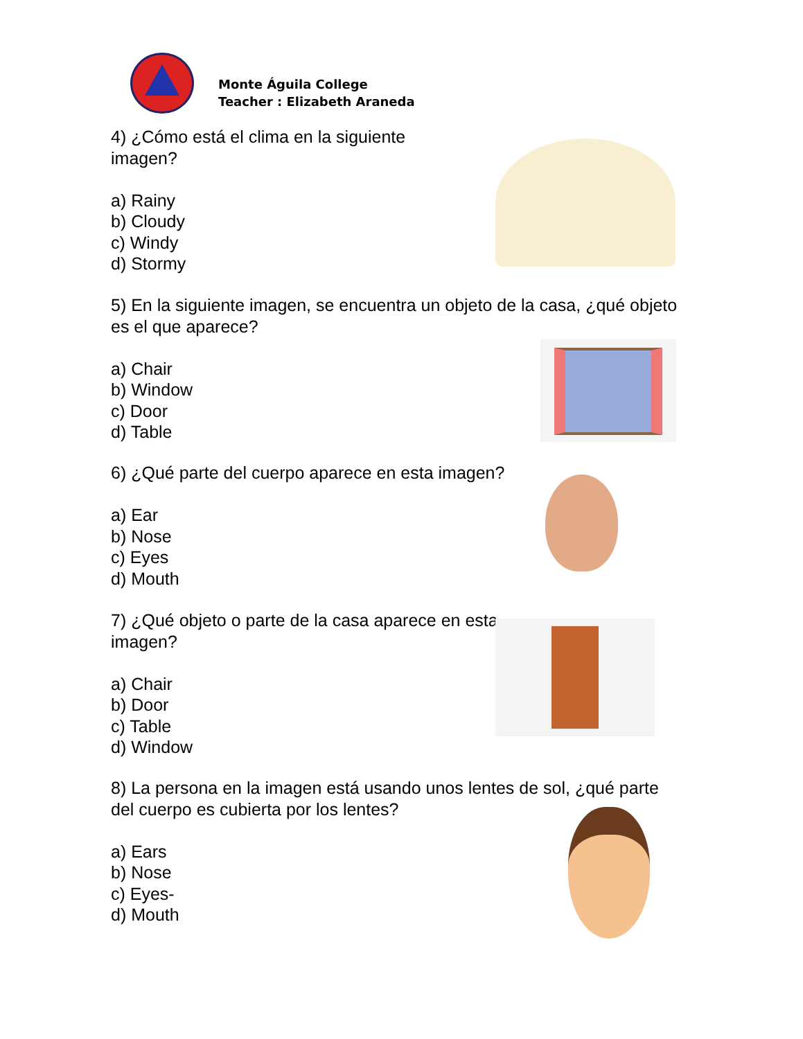Monte Águila College
Teacher : Elizabeth Araneda
4) ¿Cómo está el clima en la siguiente imagen?
a) Rainy
b) Cloudy
c) Windy
d) Stormy
5) En la siguiente imagen, se encuentra un objeto de la casa, ¿qué objeto es el que aparece?
a) Chair
b) Window
c) Door
d) Table
6) ¿Qué parte del cuerpo aparece en esta imagen?
a) Ear
b) Nose
c) Eyes
d) Mouth
7) ¿Qué objeto o parte de la casa aparece en esta imagen?
a) Chair
b) Door
c) Table
d) Window
8) La persona en la imagen está usando unos lentes de sol, ¿qué parte del cuerpo es cubierta por los lentes?
a) Ears
b) Nose
c) Eyes-
d) Mouth